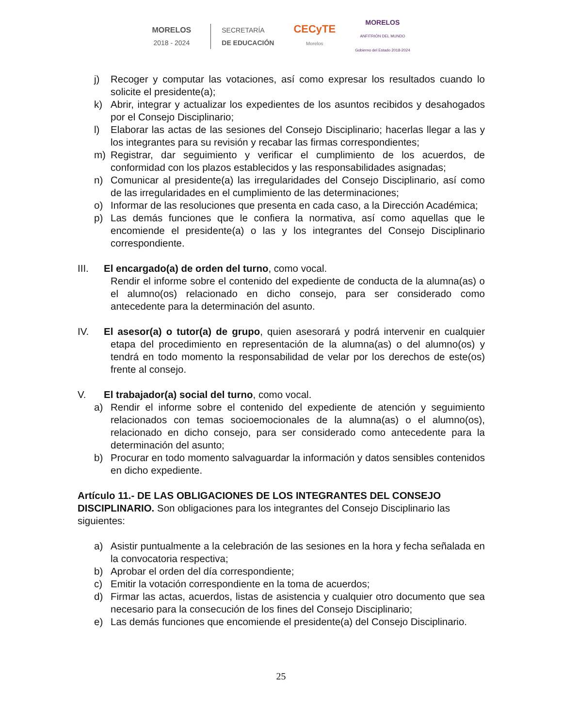MORELOS
2018 - 2024
SECRETARÍA
DE EDUCACIÓN
CECyTE
Morelos
MORELOS
ANFITRIÓN DEL MUNDO
Gobierno del Estado 2018-2024
j) Recoger y computar las votaciones, así como expresar los resultados cuando lo solicite el presidente(a);
k) Abrir, integrar y actualizar los expedientes de los asuntos recibidos y desahogados por el Consejo Disciplinario;
l) Elaborar las actas de las sesiones del Consejo Disciplinario; hacerlas llegar a las y los integrantes para su revisión y recabar las firmas correspondientes;
m) Registrar, dar seguimiento y verificar el cumplimiento de los acuerdos, de conformidad con los plazos establecidos y las responsabilidades asignadas;
n) Comunicar al presidente(a) las irregularidades del Consejo Disciplinario, así como de las irregularidades en el cumplimiento de las determinaciones;
o) Informar de las resoluciones que presenta en cada caso, a la Dirección Académica;
p) Las demás funciones que le confiera la normativa, así como aquellas que le encomiende el presidente(a) o las y los integrantes del Consejo Disciplinario correspondiente.
III. El encargado(a) de orden del turno, como vocal.
Rendir el informe sobre el contenido del expediente de conducta de la alumna(as) o el alumno(os) relacionado en dicho consejo, para ser considerado como antecedente para la determinación del asunto.
IV. El asesor(a) o tutor(a) de grupo, quien asesorará y podrá intervenir en cualquier etapa del procedimiento en representación de la alumna(as) o del alumno(os) y tendrá en todo momento la responsabilidad de velar por los derechos de este(os) frente al consejo.
V. El trabajador(a) social del turno, como vocal.
a) Rendir el informe sobre el contenido del expediente de atención y seguimiento relacionados con temas socioemocionales de la alumna(as) o el alumno(os), relacionado en dicho consejo, para ser considerado como antecedente para la determinación del asunto;
b) Procurar en todo momento salvaguardar la información y datos sensibles contenidos en dicho expediente.
Artículo 11.- DE LAS OBLIGACIONES DE LOS INTEGRANTES DEL CONSEJO DISCIPLINARIO. Son obligaciones para los integrantes del Consejo Disciplinario las siguientes:
a) Asistir puntualmente a la celebración de las sesiones en la hora y fecha señalada en la convocatoria respectiva;
b) Aprobar el orden del día correspondiente;
c) Emitir la votación correspondiente en la toma de acuerdos;
d) Firmar las actas, acuerdos, listas de asistencia y cualquier otro documento que sea necesario para la consecución de los fines del Consejo Disciplinario;
e) Las demás funciones que encomiende el presidente(a) del Consejo Disciplinario.
25